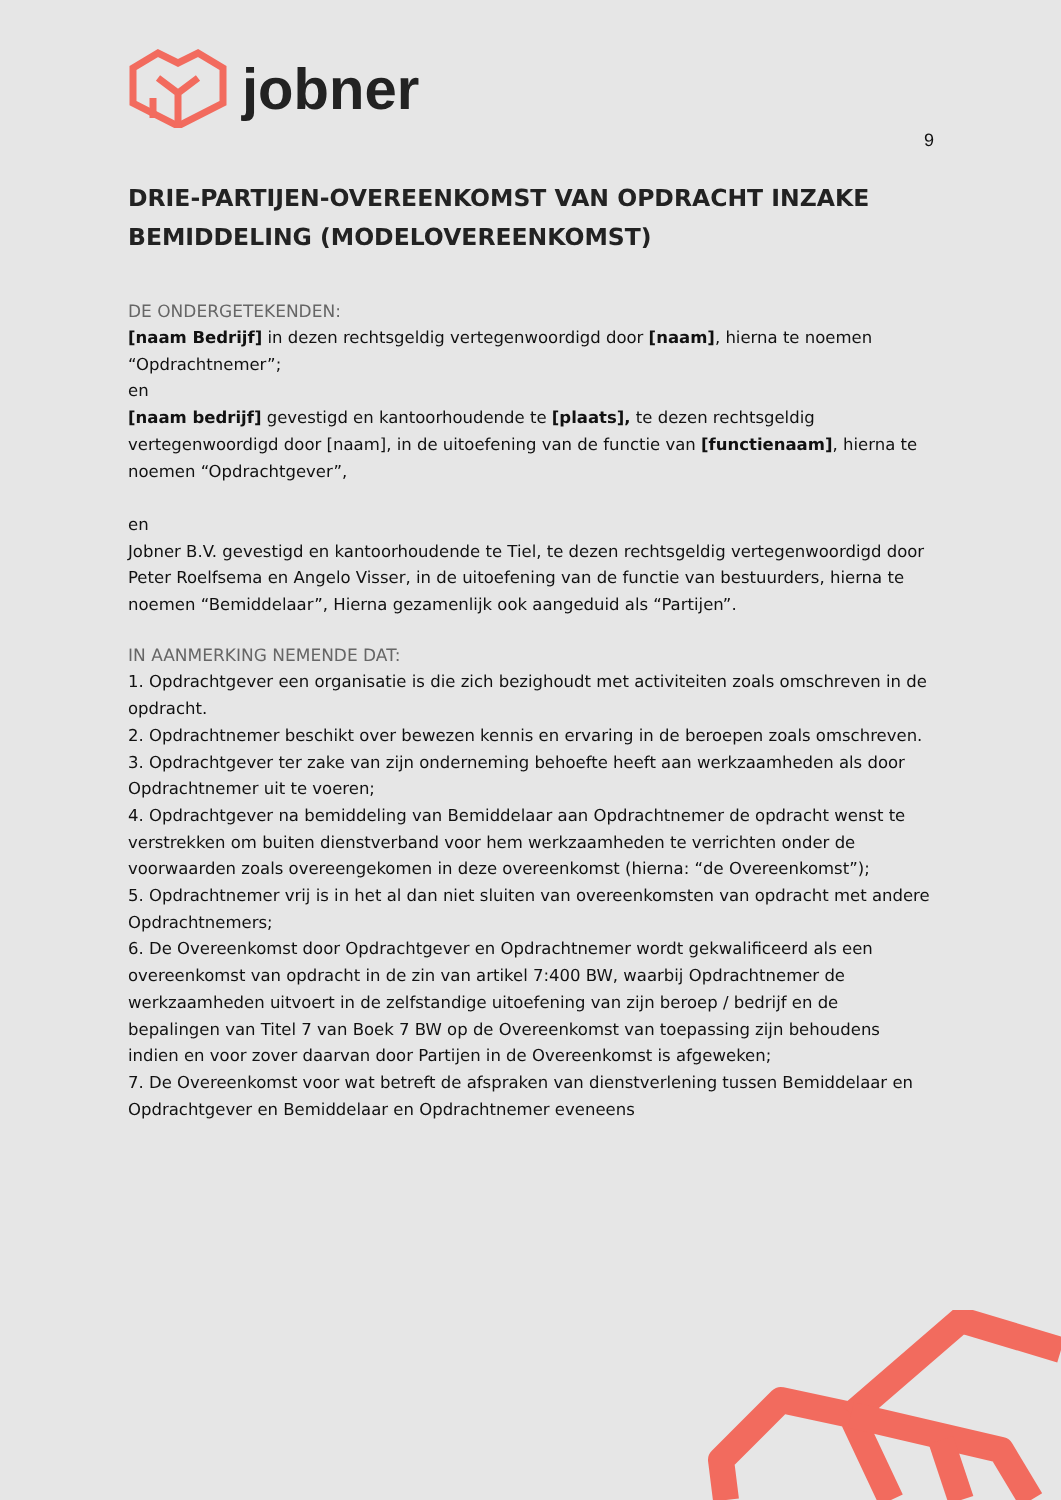jobner
9
DRIE-PARTIJEN-OVEREENKOMST VAN OPDRACHT INZAKE BEMIDDELING (MODELOVEREENKOMST)
DE ONDERGETEKENDEN:
[naam Bedrijf] in dezen rechtsgeldig vertegenwoordigd door [naam], hierna te noemen “Opdrachtnemer”;
en
[naam bedrijf] gevestigd en kantoorhoudende te [plaats], te dezen rechtsgeldig vertegenwoordigd door [naam], in de uitoefening van de functie van [functienaam], hierna te noemen “Opdrachtgever”,
en
Jobner B.V. gevestigd en kantoorhoudende te Tiel, te dezen rechtsgeldig vertegenwoordigd door Peter Roelfsema en Angelo Visser, in de uitoefening van de functie van bestuurders, hierna te noemen “Bemiddelaar”, Hierna gezamenlijk ook aangeduid als “Partijen”.
IN AANMERKING NEMENDE DAT:
1. Opdrachtgever een organisatie is die zich bezighoudt met activiteiten zoals omschreven in de opdracht.
2. Opdrachtnemer beschikt over bewezen kennis en ervaring in de beroepen zoals omschreven.
3. Opdrachtgever ter zake van zijn onderneming behoefte heeft aan werkzaamheden als door Opdrachtnemer uit te voeren;
4. Opdrachtgever na bemiddeling van Bemiddelaar aan Opdrachtnemer de opdracht wenst te verstrekken om buiten dienstverband voor hem werkzaamheden te verrichten onder de voorwaarden zoals overeengekomen in deze overeenkomst (hierna: “de Overeenkomst”);
5. Opdrachtnemer vrij is in het al dan niet sluiten van overeenkomsten van opdracht met andere Opdrachtnemers;
6. De Overeenkomst door Opdrachtgever en Opdrachtnemer wordt gekwalificeerd als een overeenkomst van opdracht in de zin van artikel 7:400 BW, waarbij Opdrachtnemer de werkzaamheden uitvoert in de zelfstandige uitoefening van zijn beroep / bedrijf en de bepalingen van Titel 7 van Boek 7 BW op de Overeenkomst van toepassing zijn behoudens indien en voor zover daarvan door Partijen in de Overeenkomst is afgeweken;
7. De Overeenkomst voor wat betreft de afspraken van dienstverlening tussen Bemiddelaar en Opdrachtgever en Bemiddelaar en Opdrachtnemer eveneens